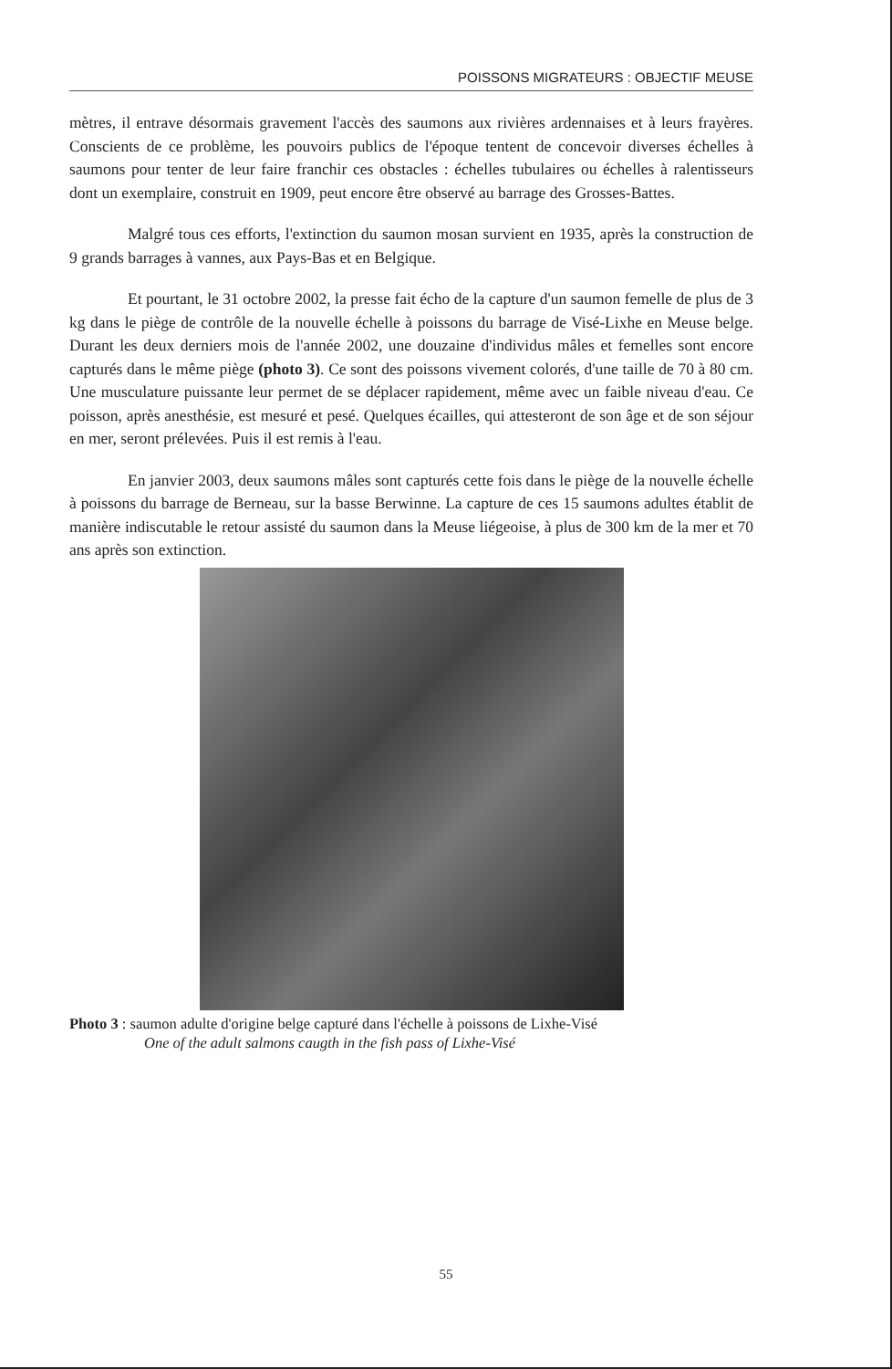POISSONS MIGRATEURS : OBJECTIF MEUSE
mètres, il entrave désormais gravement l'accès des saumons aux rivières ardennaises et à leurs frayères. Conscients de ce problème, les pouvoirs publics de l'époque tentent de concevoir diverses échelles à saumons pour tenter de leur faire franchir ces obstacles : échelles tubulaires ou échelles à ralentisseurs dont un exemplaire, construit en 1909, peut encore être observé au barrage des Grosses-Battes.
Malgré tous ces efforts, l'extinction du saumon mosan survient en 1935, après la construction de 9 grands barrages à vannes, aux Pays-Bas et en Belgique.
Et pourtant, le 31 octobre 2002, la presse fait écho de la capture d'un saumon femelle de plus de 3 kg dans le piège de contrôle de la nouvelle échelle à poissons du barrage de Visé-Lixhe en Meuse belge. Durant les deux derniers mois de l'année 2002, une douzaine d'individus mâles et femelles sont encore capturés dans le même piège (photo 3). Ce sont des poissons vivement colorés, d'une taille de 70 à 80 cm. Une musculature puissante leur permet de se déplacer rapidement, même avec un faible niveau d'eau. Ce poisson, après anesthésie, est mesuré et pesé. Quelques écailles, qui attesteront de son âge et de son séjour en mer, seront prélevées. Puis il est remis à l'eau.
En janvier 2003, deux saumons mâles sont capturés cette fois dans le piège de la nouvelle échelle à poissons du barrage de Berneau, sur la basse Berwinne. La capture de ces 15 saumons adultes établit de manière indiscutable le retour assisté du saumon dans la Meuse liégeoise, à plus de 300 km de la mer et 70 ans après son extinction.
Photo 3 : saumon adulte d'origine belge capturé dans l'échelle à poissons de Lixhe-Visé
One of the adult salmons caugth in the fish pass of Lixhe-Visé
55